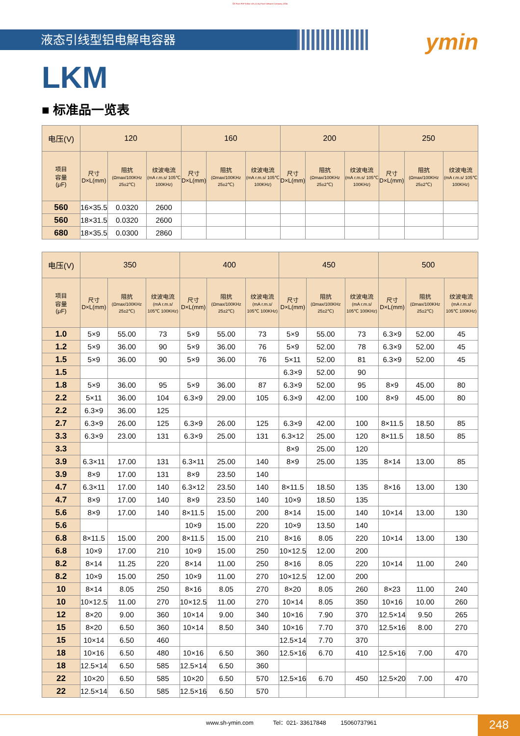ÕË Foxit PDF Editor ±à¼­ (c) by Foxit Software Company, 2004
液态引线型铝电解电容器
ymin
LKM
■ 标准品一览表
| 电压(V) | 120 | | | 160 | | | 200 | | | 250 | | |
| --- | --- | --- | --- | --- | --- | --- | --- | --- | --- | --- | --- | --- |
| 项目 容量 (μF) | 尺寸 D×L(mm) | 阻抗 (Ωmax/100KHz 25±2℃) | 纹波电流 (mA r.m.s/ 105℃ 100KHz) | 尺寸 D×L(mm) | 阻抗 (Ωmax/100KHz 25±2℃) | 纹波电流 (mA r.m.s/ 105℃ 100KHz) | 尺寸 D×L(mm) | 阻抗 (Ωmax/100KHz 25±2℃) | 纹波电流 (mA r.m.s/ 105℃ 100KHz) | 尺寸 D×L(mm) | 阻抗 (Ωmax/100KHz 25±2℃) | 纹波电流 (mA r.m.s/ 105℃ 100KHz) |
| 560 | 16×35.5 | 0.0320 | 2600 | | | | | | | | | |
| 560 | 18×31.5 | 0.0320 | 2600 | | | | | | | | | |
| 680 | 18×35.5 | 0.0300 | 2860 | | | | | | | | | |
| 电压(V) | 350 | | | 400 | | | 450 | | | 500 | | |
| --- | --- | --- | --- | --- | --- | --- | --- | --- | --- | --- | --- | --- |
| 项目 容量 (μF) | 尺寸 D×L(mm) | 阻抗 (Ωmax/100KHz 25±2℃) | 纹波电流 (mA r.m.s/ 105℃ 100KHz) | 尺寸 D×L(mm) | 阻抗 (Ωmax/100KHz 25±2℃) | 纹波电流 (mA r.m.s/ 105℃ 100KHz) | 尺寸 D×L(mm) | 阻抗 (Ωmax/100KHz 25±2℃) | 纹波电流 (mA r.m.s/ 105℃ 100KHz) | 尺寸 D×L(mm) | 阻抗 (Ωmax/100KHz 25±2℃) | 纹波电流 (mA r.m.s/ 105℃ 100KHz) |
| 1.0 | 5×9 | 55.00 | 73 | 5×9 | 55.00 | 73 | 5×9 | 55.00 | 73 | 6.3×9 | 52.00 | 45 |
| 1.2 | 5×9 | 36.00 | 90 | 5×9 | 36.00 | 76 | 5×9 | 52.00 | 78 | 6.3×9 | 52.00 | 45 |
| 1.5 | 5×9 | 36.00 | 90 | 5×9 | 36.00 | 76 | 5×11 | 52.00 | 81 | 6.3×9 | 52.00 | 45 |
| 1.5 | | | | | | | 6.3×9 | 52.00 | 90 | | | |
| 1.8 | 5×9 | 36.00 | 95 | 5×9 | 36.00 | 87 | 6.3×9 | 52.00 | 95 | 8×9 | 45.00 | 80 |
| 2.2 | 5×11 | 36.00 | 104 | 6.3×9 | 29.00 | 105 | 6.3×9 | 42.00 | 100 | 8×9 | 45.00 | 80 |
| 2.2 | 6.3×9 | 36.00 | 125 | | | | | | | | | |
| 2.7 | 6.3×9 | 26.00 | 125 | 6.3×9 | 26.00 | 125 | 6.3×9 | 42.00 | 100 | 8×11.5 | 18.50 | 85 |
| 3.3 | 6.3×9 | 23.00 | 131 | 6.3×9 | 25.00 | 131 | 6.3×12 | 25.00 | 120 | 8×11.5 | 18.50 | 85 |
| 3.3 | | | | | | | 8×9 | 25.00 | 120 | | | |
| 3.9 | 6.3×11 | 17.00 | 131 | 6.3×11 | 25.00 | 140 | 8×9 | 25.00 | 135 | 8×14 | 13.00 | 85 |
| 3.9 | 8×9 | 17.00 | 131 | 8×9 | 23.50 | 140 | | | | | | |
| 4.7 | 6.3×11 | 17.00 | 140 | 6.3×12 | 23.50 | 140 | 8×11.5 | 18.50 | 135 | 8×16 | 13.00 | 130 |
| 4.7 | 8×9 | 17.00 | 140 | 8×9 | 23.50 | 140 | 10×9 | 18.50 | 135 | | | |
| 5.6 | 8×9 | 17.00 | 140 | 8×11.5 | 15.00 | 200 | 8×14 | 15.00 | 140 | 10×14 | 13.00 | 130 |
| 5.6 | | | | 10×9 | 15.00 | 220 | 10×9 | 13.50 | 140 | | | |
| 6.8 | 8×11.5 | 15.00 | 200 | 8×11.5 | 15.00 | 210 | 8×16 | 8.05 | 220 | 10×14 | 13.00 | 130 |
| 6.8 | 10×9 | 17.00 | 210 | 10×9 | 15.00 | 250 | 10×12.5 | 12.00 | 200 | | | |
| 8.2 | 8×14 | 11.25 | 220 | 8×14 | 11.00 | 250 | 8×16 | 8.05 | 220 | 10×14 | 11.00 | 240 |
| 8.2 | 10×9 | 15.00 | 250 | 10×9 | 11.00 | 270 | 10×12.5 | 12.00 | 200 | | | |
| 10 | 8×14 | 8.05 | 250 | 8×16 | 8.05 | 270 | 8×20 | 8.05 | 260 | 8×23 | 11.00 | 240 |
| 10 | 10×12.5 | 11.00 | 270 | 10×12.5 | 11.00 | 270 | 10×14 | 8.05 | 350 | 10×16 | 10.00 | 260 |
| 12 | 8×20 | 9.00 | 360 | 10×14 | 9.00 | 340 | 10×16 | 7.90 | 370 | 12.5×14 | 9.50 | 265 |
| 15 | 8×20 | 6.50 | 360 | 10×14 | 8.50 | 340 | 10×16 | 7.70 | 370 | 12.5×16 | 8.00 | 270 |
| 15 | 10×14 | 6.50 | 460 | | | | 12.5×14 | 7.70 | 370 | | | |
| 18 | 10×16 | 6.50 | 480 | 10×16 | 6.50 | 360 | 12.5×16 | 6.70 | 410 | 12.5×16 | 7.00 | 470 |
| 18 | 12.5×14 | 6.50 | 585 | 12.5×14 | 6.50 | 360 | | | | | | |
| 22 | 10×20 | 6.50 | 585 | 10×20 | 6.50 | 570 | 12.5×16 | 6.70 | 450 | 12.5×20 | 7.00 | 470 |
| 22 | 12.5×14 | 6.50 | 585 | 12.5×16 | 6.50 | 570 | | | | | | |
www.sh-ymin.com Tel：021- 33617848 15060737961
248